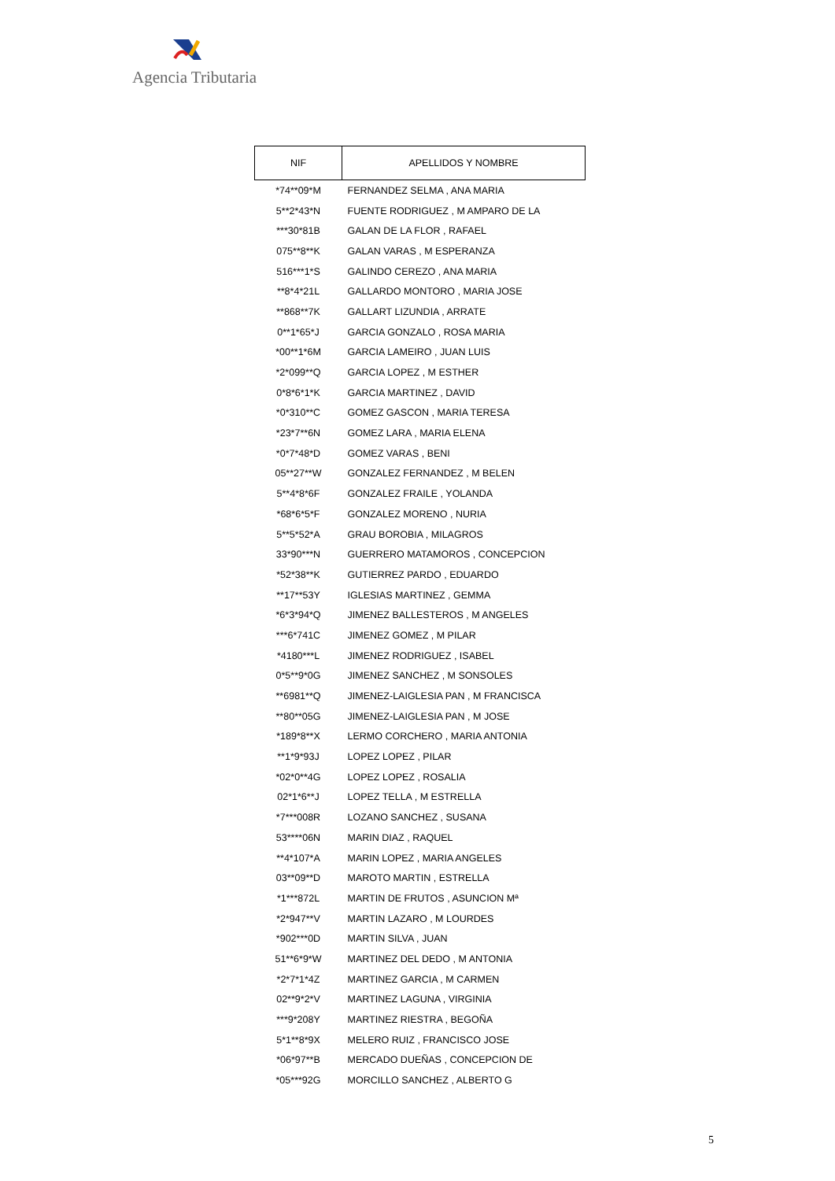Agencia Tributaria
| NIF | APELLIDOS Y NOMBRE |
| --- | --- |
| *74**09*M | FERNANDEZ SELMA , ANA MARIA |
| 5**2*43*N | FUENTE RODRIGUEZ , M AMPARO DE LA |
| ***30*81B | GALAN DE LA FLOR , RAFAEL |
| 075**8**K | GALAN VARAS , M ESPERANZA |
| 516***1*S | GALINDO CEREZO , ANA MARIA |
| **8*4*21L | GALLARDO MONTORO , MARIA JOSE |
| **868**7K | GALLART LIZUNDIA , ARRATE |
| 0**1*65*J | GARCIA GONZALO , ROSA MARIA |
| *00**1*6M | GARCIA LAMEIRO , JUAN LUIS |
| *2*099**Q | GARCIA LOPEZ , M ESTHER |
| 0*8*6*1*K | GARCIA MARTINEZ , DAVID |
| *0*310**C | GOMEZ GASCON , MARIA TERESA |
| *23*7**6N | GOMEZ LARA , MARIA ELENA |
| *0*7*48*D | GOMEZ VARAS , BENI |
| 05**27**W | GONZALEZ FERNANDEZ , M BELEN |
| 5**4*8*6F | GONZALEZ FRAILE , YOLANDA |
| *68*6*5*F | GONZALEZ MORENO , NURIA |
| 5**5*52*A | GRAU BOROBIA , MILAGROS |
| 33*90***N | GUERRERO MATAMOROS , CONCEPCION |
| *52*38**K | GUTIERREZ PARDO , EDUARDO |
| **17**53Y | IGLESIAS MARTINEZ , GEMMA |
| *6*3*94*Q | JIMENEZ BALLESTEROS , M ANGELES |
| ***6*741C | JIMENEZ GOMEZ , M PILAR |
| *4180***L | JIMENEZ RODRIGUEZ , ISABEL |
| 0*5**9*0G | JIMENEZ SANCHEZ , M SONSOLES |
| **6981**Q | JIMENEZ-LAIGLESIA PAN , M FRANCISCA |
| **80**05G | JIMENEZ-LAIGLESIA PAN , M JOSE |
| *189*8**X | LERMO CORCHERO , MARIA ANTONIA |
| **1*9*93J | LOPEZ LOPEZ , PILAR |
| *02*0**4G | LOPEZ LOPEZ , ROSALIA |
| 02*1*6**J | LOPEZ TELLA , M ESTRELLA |
| *7***008R | LOZANO SANCHEZ , SUSANA |
| 53****06N | MARIN DIAZ , RAQUEL |
| **4*107*A | MARIN LOPEZ , MARIA ANGELES |
| 03**09**D | MAROTO MARTIN , ESTRELLA |
| *1***872L | MARTIN DE FRUTOS , ASUNCION Mª |
| *2*947**V | MARTIN LAZARO , M LOURDES |
| *902***0D | MARTIN SILVA , JUAN |
| 51**6*9*W | MARTINEZ DEL DEDO , M ANTONIA |
| *2*7*1*4Z | MARTINEZ GARCIA , M CARMEN |
| 02**9*2*V | MARTINEZ LAGUNA , VIRGINIA |
| ***9*208Y | MARTINEZ RIESTRA , BEGOÑA |
| 5*1**8*9X | MELERO RUIZ , FRANCISCO JOSE |
| *06*97**B | MERCADO DUEÑAS , CONCEPCION DE |
| *05***92G | MORCILLO SANCHEZ , ALBERTO G |
5